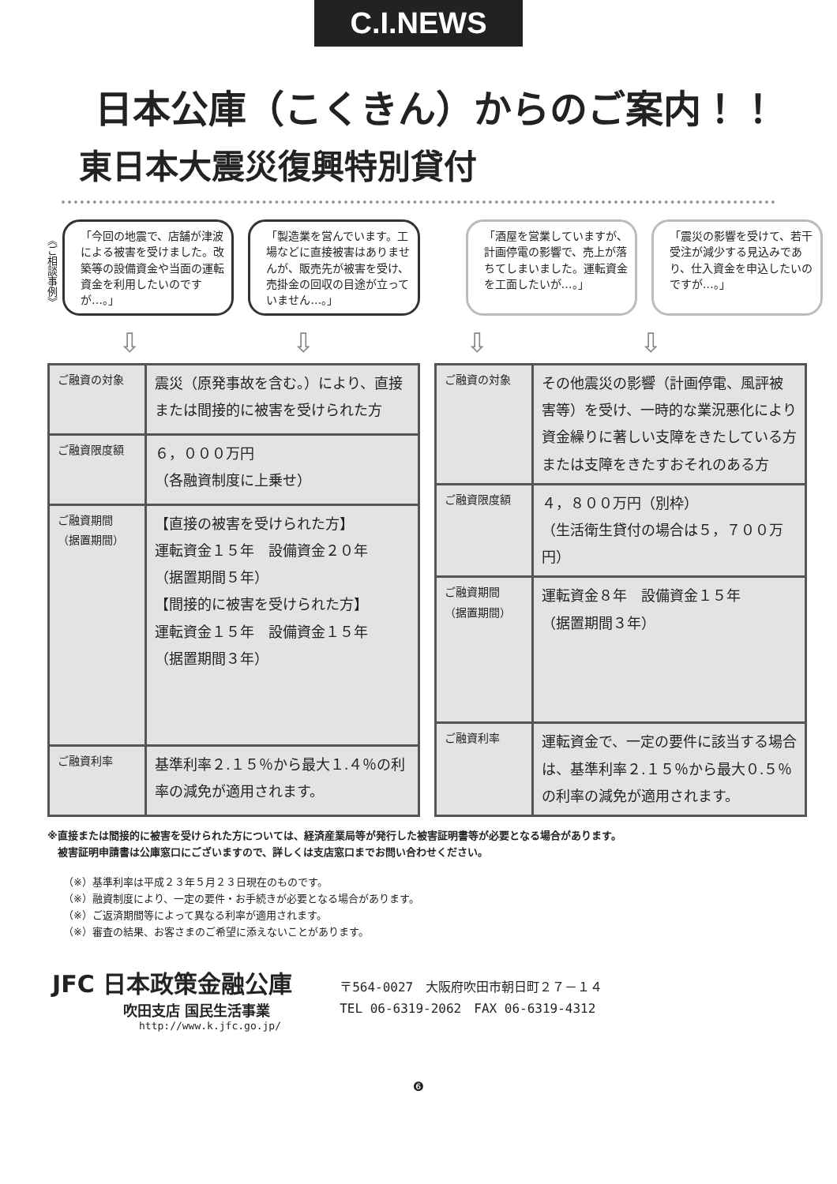C.I.NEWS
日本公庫（こくきん）からのご案内！！
東日本大震災復興特別貸付
《ご相談事例》
「今回の地震で、店舗が津波による被害を受けました。改築等の設備資金や当面の運転資金を利用したいのですが…。」
「製造業を営んでいます。工場などに直接被害はありませんが、販売先が被害を受け、売掛金の回収の目途が立っていません…。」
「酒屋を営業していますが、計画停電の影響で、売上が落ちてしまいました。運転資金を工面したいが…。」
「震災の影響を受けて、若干受注が減少する見込みであり、仕入資金を申込したいのですが…。」
⇩ ⇩ ⇩ ⇩
| ご融資の対象 | 震災（原発事故を含む。）により、直接または間接的に被害を受けられた方 |
| ご融資限度額 | ６，０００万円 （各融資制度に上乗せ） |
| ご融資期間 （据置期間） | 【直接の被害を受けられた方】 運転資金１５年 設備資金２０年 （据置期間５年） 【間接的に被害を受けられた方】 運転資金１５年 設備資金１５年 （据置期間３年） |
| ご融資利率 | 基準利率２.１５％から最大１.４％の利率の減免が適用されます。 |
| ご融資の対象 | その他震災の影響（計画停電、風評被害等）を受け、一時的な業況悪化により資金繰りに著しい支障をきたしている方または支障をきたすおそれのある方 |
| ご融資限度額 | ４，８００万円（別枠） （生活衛生貸付の場合は５，７００万円） |
| ご融資期間 （据置期間） | 運転資金８年 設備資金１５年 （据置期間３年） |
| ご融資利率 | 運転資金で、一定の要件に該当する場合は、基準利率２.１５％から最大０.５％の利率の減免が適用されます。 |
※直接または間接的に被害を受けられた方については、経済産業局等が発行した被害証明書等が必要となる場合があります。
　被害証明申請書は公庫窓口にございますので、詳しくは支店窓口までお問い合わせください。
（※）基準利率は平成２３年５月２３日現在のものです。
（※）融資制度により、一定の要件・お手続きが必要となる場合があります。
（※）ご返済期間等によって異なる利率が適用されます。
（※）審査の結果、お客さまのご希望に添えないことがあります。
JFC 日本政策金融公庫
吹田支店 国民生活事業
http://www.k.jfc.go.jp/
〒564-0027　大阪府吹田市朝日町２７－１４
TEL 06-6319-2062　FAX 06-6319-4312
❻